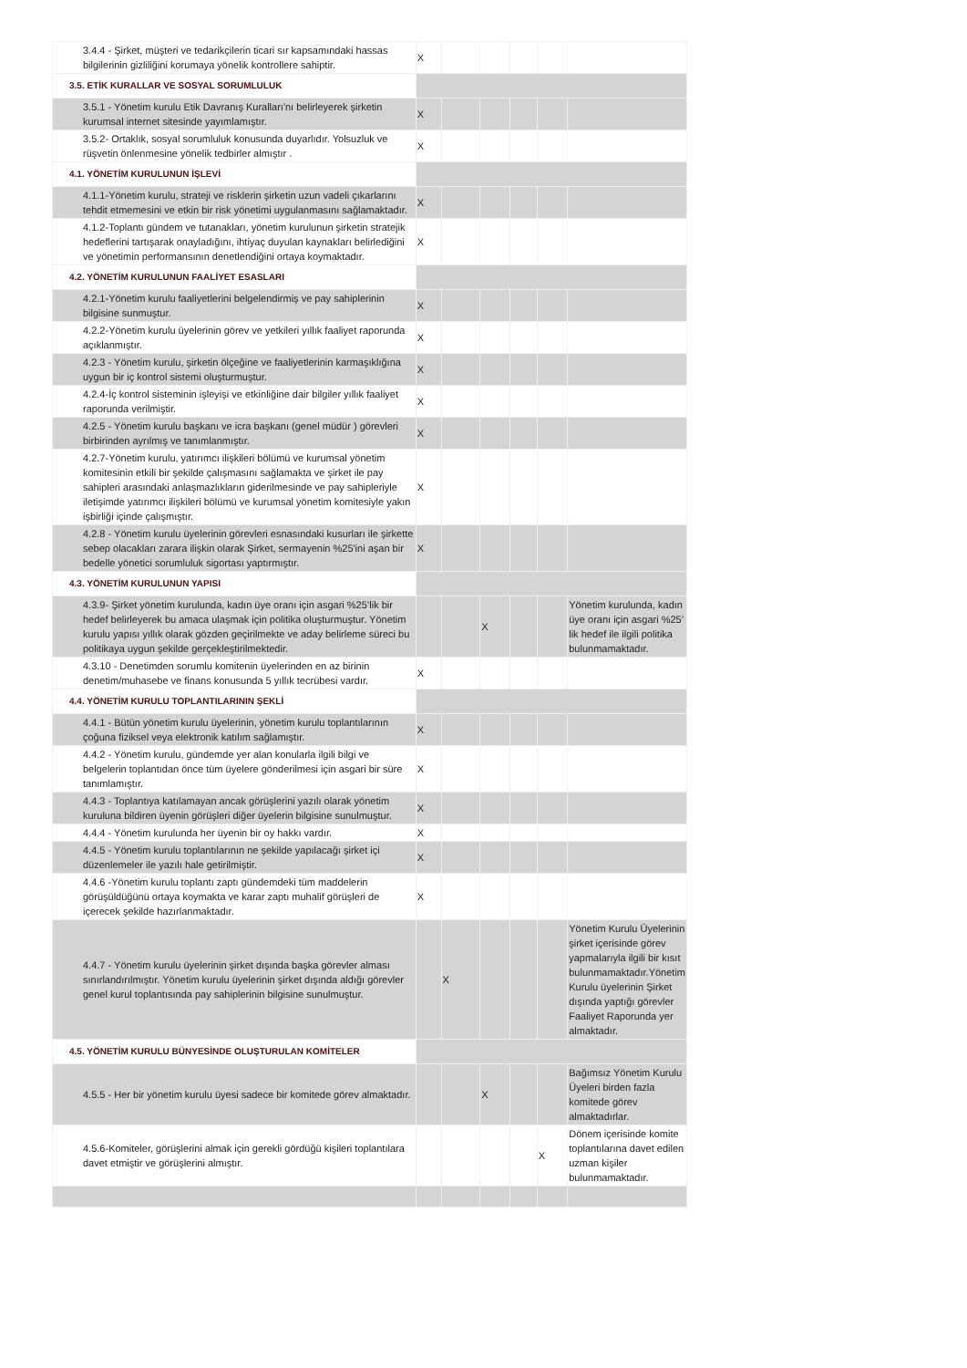| 3.4.4 - Şirket, müşteri ve tedarikçilerin ticari sır kapsamındaki hassas bilgilerinin gizliliğini korumaya yönelik kontrollere sahiptir. | X | | | | | |
| 3.5. ETİK KURALLAR VE SOSYAL SORUMLULUK | | | | | | |
| 3.5.1 - Yönetim kurulu Etik Davranış Kuralları'nı belirleyerek şirketin kurumsal internet sitesinde yayımlamıştır. | X | | | | | |
| 3.5.2- Ortaklık, sosyal sorumluluk konusunda duyarlıdır. Yolsuzluk ve rüşvetin önlenmesine yönelik tedbirler almıştır . | X | | | | | |
| 4.1. YÖNETİM KURULUNUN İŞLEVİ | | | | | | |
| 4.1.1-Yönetim kurulu, strateji ve risklerin şirketin uzun vadeli çıkarlarını tehdit etmemesini ve etkin bir risk yönetimi uygulanmasını sağlamaktadır. | X | | | | | |
| 4.1.2-Toplantı gündem ve tutanakları, yönetim kurulunun şirketin stratejik hedeflerini tartışarak onayladığını, ihtiyaç duyulan kaynakları belirlediğini ve yönetimin performansının denetlendiğini ortaya koymaktadır. | X | | | | | |
| 4.2. YÖNETİM KURULUNUN FAALİYET ESASLARI | | | | | | |
| 4.2.1-Yönetim kurulu faaliyetlerini belgelendirmiş ve pay sahiplerinin bilgisine sunmuştur. | X | | | | | |
| 4.2.2-Yönetim kurulu üyelerinin görev ve yetkileri yıllık faaliyet raporunda açıklanmıştır. | X | | | | | |
| 4.2.3 - Yönetim kurulu, şirketin ölçeğine ve faaliyetlerinin karmaşıklığına uygun bir iç kontrol sistemi oluşturmuştur. | X | | | | | |
| 4.2.4-İç kontrol sisteminin işleyişi ve etkinliğine dair bilgiler yıllık faaliyet raporunda verilmiştir. | X | | | | | |
| 4.2.5 - Yönetim kurulu başkanı ve icra başkanı (genel müdür ) görevleri birbirinden ayrılmış ve tanımlanmıştır. | X | | | | | |
| 4.2.7-Yönetim kurulu, yatırımcı ilişkileri bölümü ve kurumsal yönetim komitesinin etkili bir şekilde çalışmasını sağlamakta ve şirket ile pay sahipleri arasındaki anlaşmazlıkların giderilmesinde ve pay sahipleriyle iletişimde yatırımcı ilişkileri bölümü ve kurumsal yönetim komitesiyle yakın işbirliği içinde çalışmıştır. | X | | | | | |
| 4.2.8 - Yönetim kurulu üyelerinin görevleri esnasındaki kusurları ile şirkette sebep olacakları zarara ilişkin olarak Şirket, sermayenin %25'ini aşan bir bedelle yönetici sorumluluk sigortası yaptırmıştır. | X | | | | | |
| 4.3. YÖNETİM KURULUNUN YAPISI | | | | | | |
| 4.3.9- Şirket yönetim kurulunda, kadın üye oranı için asgari %25’lik bir hedef belirleyerek bu amaca ulaşmak için politika oluşturmuştur. Yönetim kurulu yapısı yıllık olarak gözden geçirilmekte ve aday belirleme süreci bu politikaya uygun şekilde gerçekleştirilmektedir. | | | X | | | Yönetim kurulunda, kadın üye oranı için asgari %25’ lik hedef ile ilgili politika bulunmamaktadır. |
| 4.3.10 - Denetimden sorumlu komitenin üyelerinden en az birinin denetim/muhasebe ve finans konusunda 5 yıllık tecrübesi vardır. | X | | | | | |
| 4.4. YÖNETİM KURULU TOPLANTILARININ ŞEKLİ | | | | | | |
| 4.4.1 - Bütün yönetim kurulu üyelerinin, yönetim kurulu toplantılarının çoğuna fiziksel veya elektronik katılım sağlamıştır. | X | | | | | |
| 4.4.2 - Yönetim kurulu, gündemde yer alan konularla ilgili bilgi ve belgelerin toplantıdan önce tüm üyelere gönderilmesi için asgari bir süre tanımlamıştır. | X | | | | | |
| 4.4.3 - Toplantıya katılamayan ancak görüşlerini yazılı olarak yönetim kuruluna bildiren üyenin görüşleri diğer üyelerin bilgisine sunulmuştur. | X | | | | | |
| 4.4.4 - Yönetim kurulunda her üyenin bir oy hakkı vardır. | X | | | | | |
| 4.4.5 - Yönetim kurulu toplantılarının ne şekilde yapılacağı şirket içi düzenlemeler ile yazılı hale getirilmiştir. | X | | | | | |
| 4.4.6 -Yönetim kurulu toplantı zaptı gündemdeki tüm maddelerin görüşüldüğünü ortaya koymakta ve karar zaptı muhalif görüşleri de içerecek şekilde hazırlanmaktadır. | X | | | | | |
| 4.4.7 - Yönetim kurulu üyelerinin şirket dışında başka görevler alması sınırlandırılmıştır. Yönetim kurulu üyelerinin şirket dışında aldığı görevler genel kurul toplantısında pay sahiplerinin bilgisine sunulmuştur. | | X | | | | Yönetim Kurulu Üyelerinin şirket içerisinde görev yapmalarıyla ilgili bir kısıt bulunmamaktadır.Yönetim Kurulu üyelerinin Şirket dışında yaptığı görevler Faaliyet Raporunda yer almaktadır. |
| 4.5. YÖNETİM KURULU BÜNYESİNDE OLUŞTURULAN KOMİTELER | | | | | | |
| 4.5.5 - Her bir yönetim kurulu üyesi sadece bir komitede görev almaktadır. | | | X | | | Bağımsız Yönetim Kurulu Üyeleri birden fazla komitede görev almaktadırlar. |
| 4.5.6-Komiteler, görüşlerini almak için gerekli gördüğü kişileri toplantılara davet etmiştir ve görüşlerini almıştır. | | | | | X | Dönem içerisinde komite toplantılarına davet edilen uzman kişiler bulunmamaktadır. |